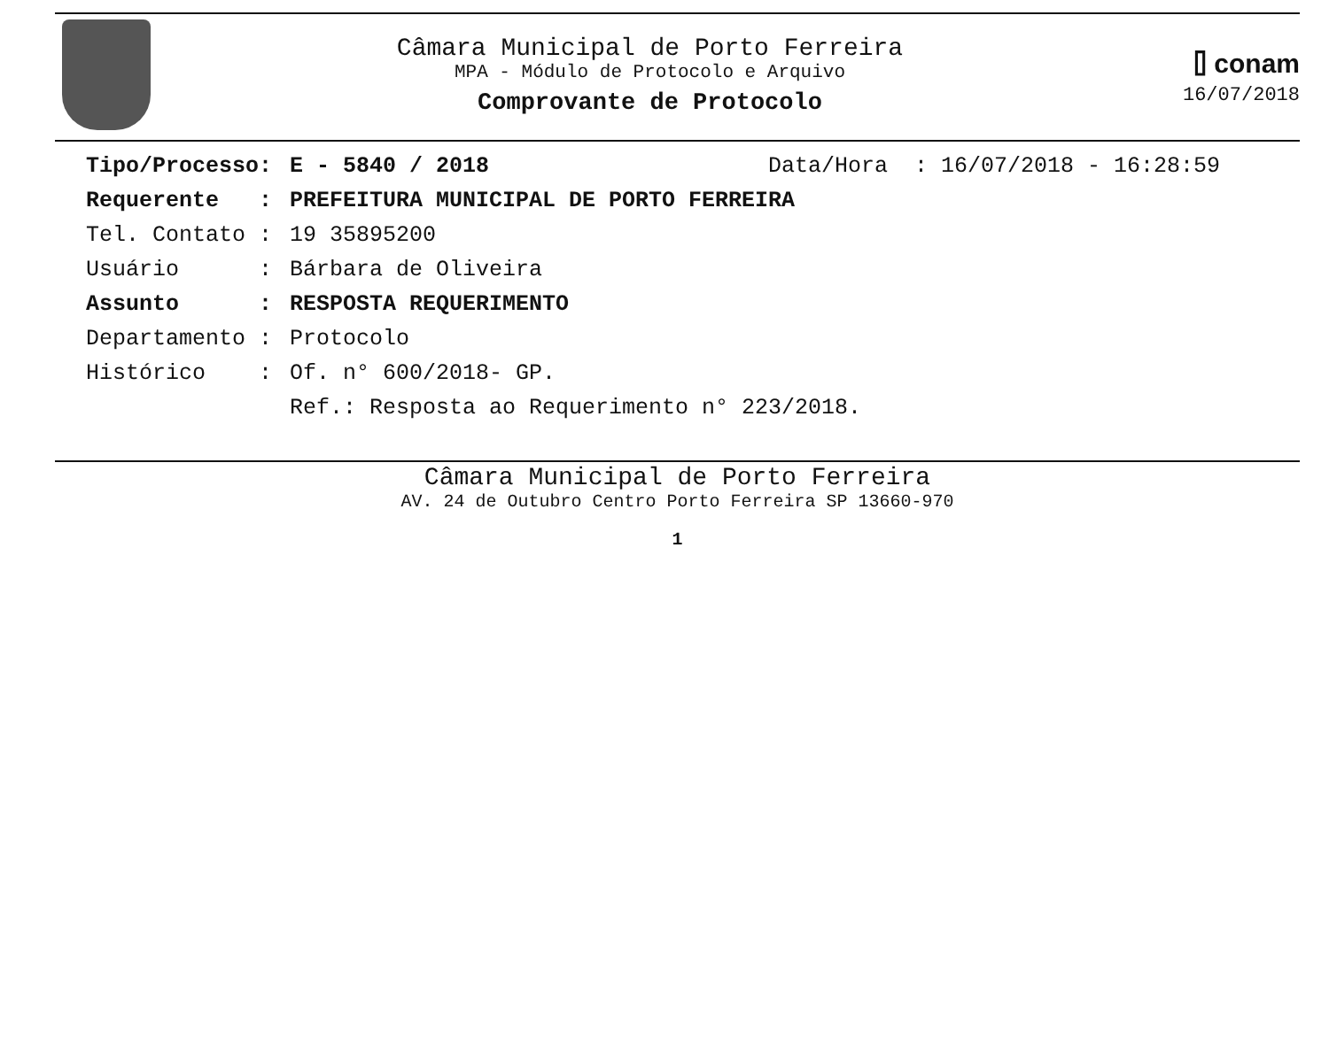Câmara Municipal de Porto Ferreira
MPA - Módulo de Protocolo e Arquivo
Comprovante de Protocolo
⌷ conam
16/07/2018
Tipo/Processo: E - 5840 / 2018 Data/Hora : 16/07/2018 - 16:28:59
Requerente : PREFEITURA MUNICIPAL DE PORTO FERREIRA
Tel. Contato : 19 35895200
Usuário : Bárbara de Oliveira
Assunto : RESPOSTA REQUERIMENTO
Departamento : Protocolo
Histórico : Of. n° 600/2018- GP. Ref.: Resposta ao Requerimento n° 223/2018.
Câmara Municipal de Porto Ferreira
AV. 24 de Outubro Centro Porto Ferreira SP 13660-970
1